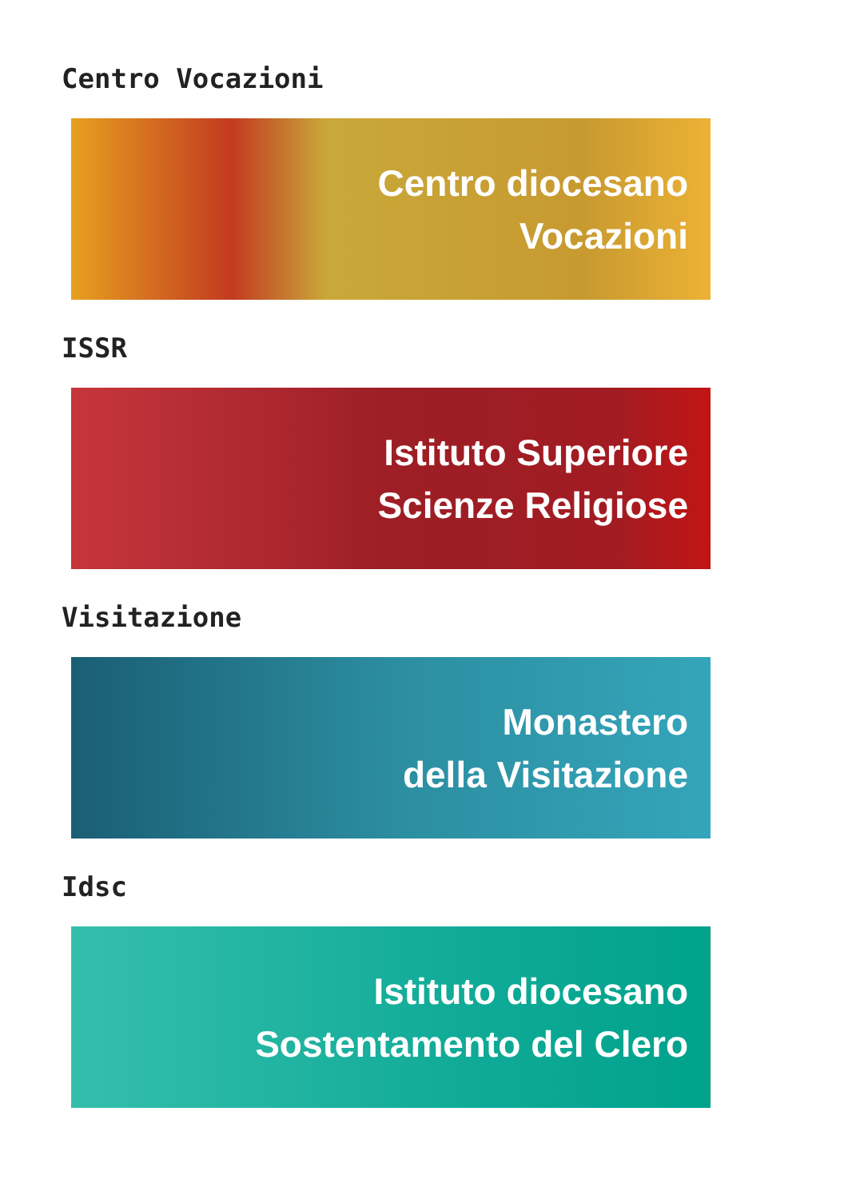Centro Vocazioni
Centro diocesano
Vocazioni
ISSR
Istituto Superiore
Scienze Religiose
Visitazione
Monastero
della Visitazione
Idsc
Istituto diocesano
Sostentamento del Clero